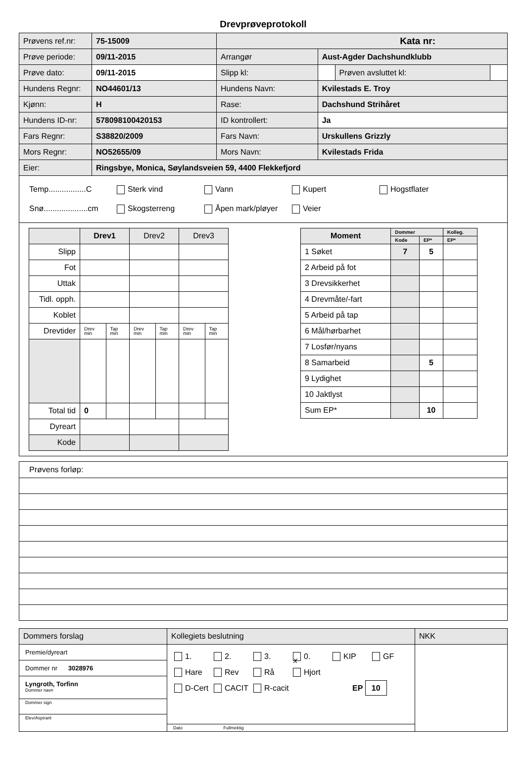Drevprøveprotokoll
| Prøvens ref.nr: | 75-15009 | Kata nr: | | | |
| Prøve periode: | 09/11-2015 | Arrangør | Aust-Agder Dachshundklubb | | |
| Prøve dato: | 09/11-2015 | Slipp kl: | | Prøven avsluttet kl: | |
| Hundens Regnr: | NO44601/13 | Hundens Navn: | Kvilestads E. Troy | | |
| Kjønn: | H | Rase: | Dachshund Strihåret | | |
| Hundens ID-nr: | 578098100420153 | ID kontrollert: | Ja | | |
| Fars Regnr: | S38820/2009 | Fars Navn: | Urskullens Grizzly | | |
| Mors Regnr: | NO52655/09 | Mors Navn: | Kvilestads Frida | | |
| Eier: | Ringsbye, Monica, Søylandsveien 59, 4400 Flekkefjord | | | | |
Temp.................C Sterk vind Vann Kupert Hogstflater
Snø....................cm Skogsterreng Åpen mark/pløyer Veier
| | Drev1 | | Drev2 | | Drev3 | |
| Slipp | | | | | | |
| Fot | | | | | | |
| Uttak | | | | | | |
| Tidl. opph. | | | | | | |
| Koblet | | | | | | |
| Drevtider | Drev min | Tap min | Drev min | Tap min | Drev min | Tap min |
| Total tid | 0 | | | | | |
| Dyreart | | | | | | |
| Kode | | | | | | |
| Moment | Dommer | | Kolleg. |
| | Kode | EP* | EP* |
| 1 Søket | 7 | 5 | |
| 2 Arbeid på fot | | | |
| 3 Drevsikkerhet | | | |
| 4 Drevmåte/-fart | | | |
| 5 Arbeid på tap | | | |
| 6 Mål/hørbarhet | | | |
| 7 Losfør/nyans | | | |
| 8 Samarbeid | | 5 | |
| 9 Lydighet | | | |
| 10 Jaktlyst | | | |
| Sum EP* | | 10 | |
Prøvens forløp:
| Dommers forslag | Kollegiets beslutning | NKK |
| Premie/dyreart Dommer nr 3028976 Lyngroth, Torfinn Dommer navn Dommer sign Elev/Aspirant | 1. 2. 3. x 0. KIP GF Hare Rev Rå Hjort D-Cert CACIT R-cacit EP 10 Dato Fullmektig | |